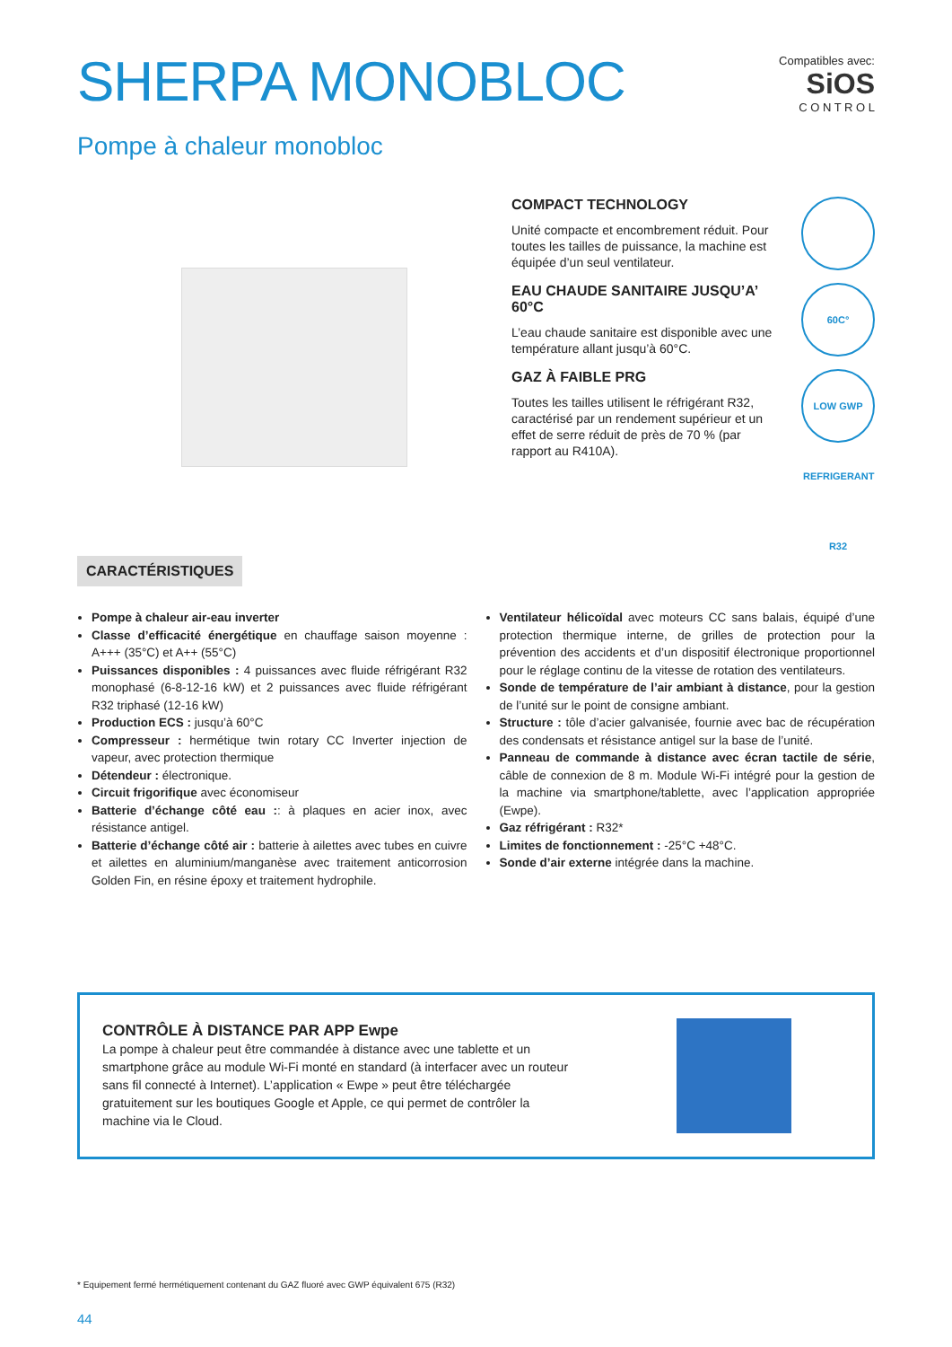SHERPA MONOBLOC
Compatibles avec:
SiOS
C O N T R O L
Pompe à chaleur monobloc
COMPACT TECHNOLOGY
Unité compacte et encombrement réduit. Pour toutes les tailles de puissance, la machine est équipée d’un seul ventilateur.
EAU CHAUDE SANITAIRE JUSQU’A’ 60°C
L’eau chaude sanitaire est disponible avec une température allant jusqu’à 60°C.
60C°
GAZ À FAIBLE PRG
Toutes les tailles utilisent le réfrigérant R32, caractérisé par un rendement supérieur et un effet de serre réduit de près de 70 % (par rapport au R410A).
LOW GWP REFRIGERANT R32
CARACTÉRISTIQUES
Pompe à chaleur air-eau inverter
Classe d’efficacité énergétique en chauffage saison moyenne : A+++ (35°C) et A++ (55°C)
Puissances disponibles : 4 puissances avec fluide réfrigérant R32 monophasé (6-8-12-16 kW) et 2 puissances avec fluide réfrigérant R32 triphasé (12-16 kW)
Production ECS : jusqu’à 60°C
Compresseur : hermétique twin rotary CC Inverter injection de vapeur, avec protection thermique
Détendeur : électronique.
Circuit frigorifique avec économiseur
Batterie d’échange côté eau :: à plaques en acier inox, avec résistance antigel.
Batterie d’échange côté air : batterie à ailettes avec tubes en cuivre et ailettes en aluminium/manganèse avec traitement anticorrosion Golden Fin, en résine époxy et traitement hydrophile.
Ventilateur hélicoïdal avec moteurs CC sans balais, équipé d’une protection thermique interne, de grilles de protection pour la prévention des accidents et d’un dispositif électronique proportionnel pour le réglage continu de la vitesse de rotation des ventilateurs.
Sonde de température de l’air ambiant à distance, pour la gestion de l’unité sur le point de consigne ambiant.
Structure : tôle d’acier galvanisée, fournie avec bac de récupération des condensats et résistance antigel sur la base de l’unité.
Panneau de commande à distance avec écran tactile de série, câble de connexion de 8 m. Module Wi-Fi intégré pour la gestion de la machine via smartphone/tablette, avec l’application appropriée (Ewpe).
Gaz réfrigérant : R32*
Limites de fonctionnement : -25°C +48°C.
Sonde d’air externe intégrée dans la machine.
CONTRÔLE À DISTANCE PAR APP Ewpe
La pompe à chaleur peut être commandée à distance avec une tablette et un smartphone grâce au module Wi-Fi monté en standard (à interfacer avec un routeur sans fil connecté à Internet). L’application « Ewpe » peut être téléchargée gratuitement sur les boutiques Google et Apple, ce qui permet de contrôler la machine via le Cloud.
* Equipement fermé hermétiquement contenant du GAZ fluoré avec GWP équivalent 675 (R32)
44